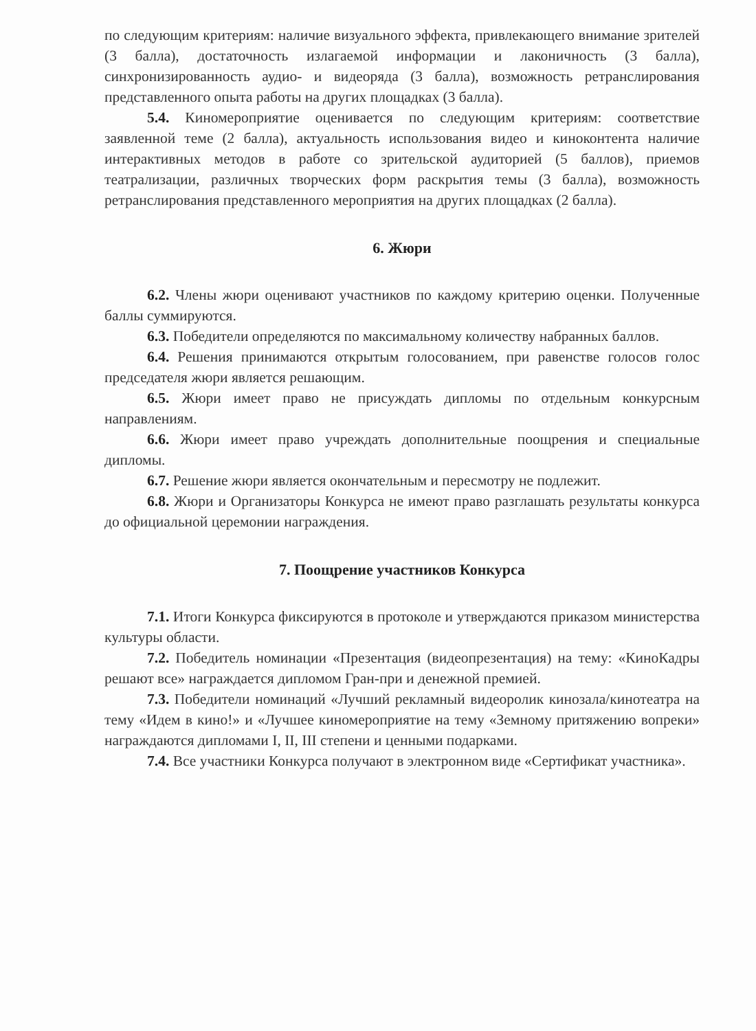по следующим критериям: наличие визуального эффекта, привлекающего внимание зрителей (3 балла), достаточность излагаемой информации и лаконичность (3 балла), синхронизированность аудио- и видеоряда (3 балла), возможность ретранслирования представленного опыта работы на других площадках (3 балла).
5.4. Киномероприятие оценивается по следующим критериям: соответствие заявленной теме (2 балла), актуальность использования видео и киноконтента наличие интерактивных методов в работе со зрительской аудиторией (5 баллов), приемов театрализации, различных творческих форм раскрытия темы (3 балла), возможность ретранслирования представленного мероприятия на других площадках (2 балла).
6. Жюри
6.2. Члены жюри оценивают участников по каждому критерию оценки. Полученные баллы суммируются.
6.3. Победители определяются по максимальному количеству набранных баллов.
6.4. Решения принимаются открытым голосованием, при равенстве голосов голос председателя жюри является решающим.
6.5. Жюри имеет право не присуждать дипломы по отдельным конкурсным направлениям.
6.6. Жюри имеет право учреждать дополнительные поощрения и специальные дипломы.
6.7. Решение жюри является окончательным и пересмотру не подлежит.
6.8. Жюри и Организаторы Конкурса не имеют право разглашать результаты конкурса до официальной церемонии награждения.
7. Поощрение участников Конкурса
7.1. Итоги Конкурса фиксируются в протоколе и утверждаются приказом министерства культуры области.
7.2. Победитель номинации «Презентация (видеопрезентация) на тему: «КиноКадры решают все» награждается дипломом Гран-при и денежной премией.
7.3. Победители номинаций «Лучший рекламный видеоролик кинозала/кинотеатра на тему «Идем в кино!» и «Лучшее киномероприятие на тему «Земному притяжению вопреки» награждаются дипломами I, II, III степени и ценными подарками.
7.4. Все участники Конкурса получают в электронном виде «Сертификат участника».